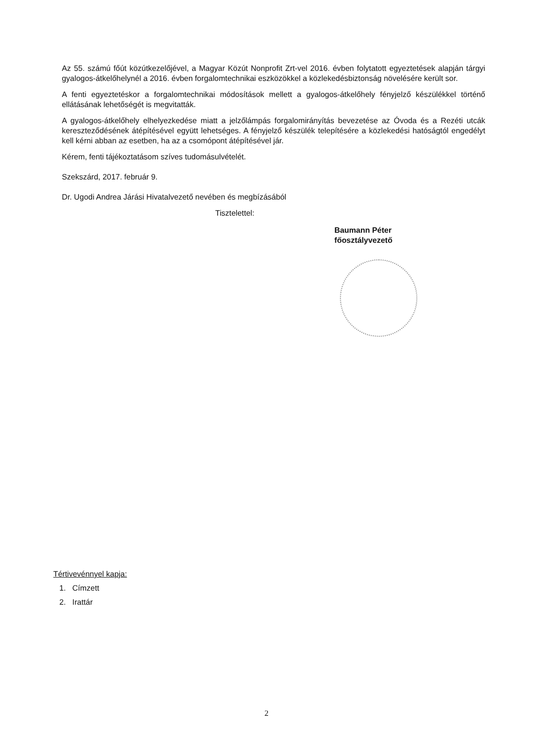Az 55. számú főút közútkezelőjével, a Magyar Közút Nonprofit Zrt-vel 2016. évben folytatott egyeztetések alapján tárgyi gyalogos-átkelőhelynél a 2016. évben forgalomtechnikai eszközökkel a közlekedésbiztonság növelésére került sor.
A fenti egyeztetéskor a forgalomtechnikai módosítások mellett a gyalogos-átkelőhely fényjelző készülékkel történő ellátásának lehetőségét is megvitatták.
A gyalogos-átkelőhely elhelyezkedése miatt a jelzőlámpás forgalomirányítás bevezetése az Óvoda és a Rezéti utcák kereszteződésének átépítésével együtt lehetséges. A fényjelző készülék telepítésére a közlekedési hatóságtól engedélyt kell kérni abban az esetben, ha az a csomópont átépítésével jár.
Kérem, fenti tájékoztatásom szíves tudomásulvételét.
Szekszárd, 2017. február 9.
Dr. Ugodi Andrea Járási Hivatalvezető nevében és megbízásából
Tisztelettel:
Baumann Péter
főosztályvezető
Tértivevénnyel kapja:
1. Címzett
2. Irattár
2